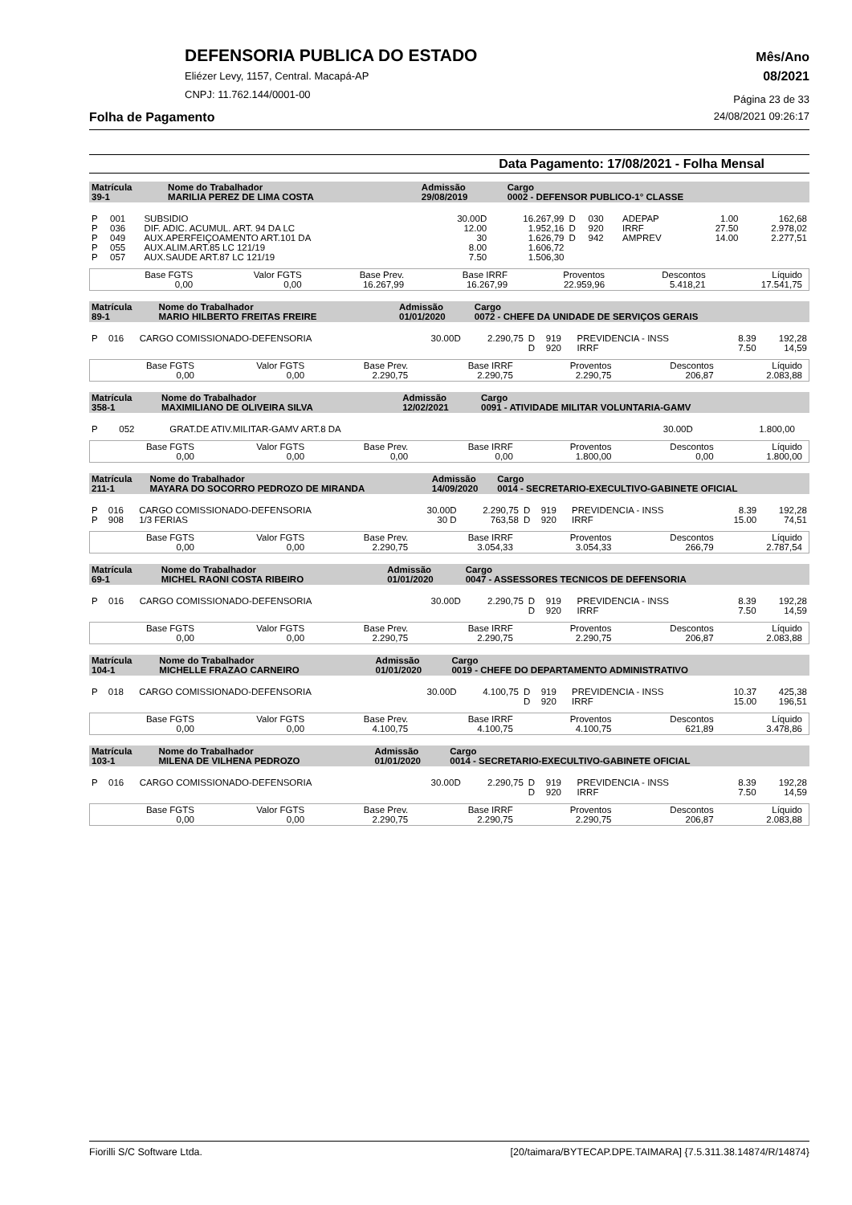DEFENSORIA PUBLICA DO ESTADO
Eliézer Levy, 1157, Central. Macapá-AP
CNPJ: 11.762.144/0001-00
Mês/Ano
08/2021
Página 23 de 33
Folha de Pagamento 24/08/2021 09:26:17
Data Pagamento: 17/08/2021 - Folha Mensal
| Matrícula 39-1 | Nome do Trabalhador MARILIA PEREZ DE LIMA COSTA | Admissão 29/08/2019 | Cargo 0002 - DEFENSOR PUBLICO-1° CLASSE |
| P | 001 | SUBSIDIO | 30.00D | 16.267,99 | D | 030 | ADEPAP | 1.00 | 162,68 |
| P | 036 | DIF. ADIC. ACUMUL. ART. 94 DA LC | 12.00 | 1.952,16 | D | 920 | IRRF | 27.50 | 2.978,02 |
| P | 049 | AUX.APERFEIÇOAMENTO ART.101 DA | 30 | 1.626,79 | D | 942 | AMPREV | 14.00 | 2.277,51 |
| P | 055 | AUX.ALIM.ART.85 LC 121/19 | 8.00 | 1.606,72 | | | | | |
| P | 057 | AUX.SAUDE ART.87 LC 121/19 | 7.50 | 1.506,30 | | | | | |
| Base FGTS 0,00 | Valor FGTS 0,00 | Base Prev. 16.267,99 | Base IRRF 16.267,99 | Proventos 22.959,96 | Descontos 5.418,21 | Líquido 17.541,75 |
| Matrícula 89-1 | Nome do Trabalhador MARIO HILBERTO FREITAS FREIRE | Admissão 01/01/2020 | Cargo 0072 - CHEFE DA UNIDADE DE SERVIÇOS GERAIS |
| P | 016 | CARGO COMISSIONADO-DEFENSORIA | 30.00D | 2.290,75 | D | 919 | PREVIDENCIA - INSS | 8.39 | 192,28 |
| | | | | | D | 920 | IRRF | 7.50 | 14,59 |
| Base FGTS 0,00 | Valor FGTS 0,00 | Base Prev. 2.290,75 | Base IRRF 2.290,75 | Proventos 2.290,75 | Descontos 206,87 | Líquido 2.083,88 |
| Matrícula 358-1 | Nome do Trabalhador MAXIMILIANO DE OLIVEIRA SILVA | Admissão 12/02/2021 | Cargo 0091 - ATIVIDADE MILITAR VOLUNTARIA-GAMV |
| P | 052 | GRAT.DE ATIV.MILITAR-GAMV ART.8 DA | 30.00D | 1.800,00 | |
| Base FGTS 0,00 | Valor FGTS 0,00 | Base Prev. 0,00 | Base IRRF 0,00 | Proventos 1.800,00 | Descontos 0,00 | Líquido 1.800,00 |
| Matrícula 211-1 | Nome do Trabalhador MAYARA DO SOCORRO PEDROZO DE MIRANDA | Admissão 14/09/2020 | Cargo 0014 - SECRETARIO-EXECULTIVO-GABINETE OFICIAL |
| P | 016 | CARGO COMISSIONADO-DEFENSORIA | 30.00D | 2.290,75 | D | 919 | PREVIDENCIA - INSS | 8.39 | 192,28 |
| P | 908 | 1/3 FERIAS | 30 D | 763,58 | D | 920 | IRRF | 15.00 | 74,51 |
| Base FGTS 0,00 | Valor FGTS 0,00 | Base Prev. 2.290,75 | Base IRRF 3.054,33 | Proventos 3.054,33 | Descontos 266,79 | Líquido 2.787,54 |
| Matrícula 69-1 | Nome do Trabalhador MICHEL RAONI COSTA RIBEIRO | Admissão 01/01/2020 | Cargo 0047 - ASSESSORES TECNICOS DE DEFENSORIA |
| P | 016 | CARGO COMISSIONADO-DEFENSORIA | 30.00D | 2.290,75 | D | 919 | PREVIDENCIA - INSS | 8.39 | 192,28 |
| | | | | | D | 920 | IRRF | 7.50 | 14,59 |
| Base FGTS 0,00 | Valor FGTS 0,00 | Base Prev. 2.290,75 | Base IRRF 2.290,75 | Proventos 2.290,75 | Descontos 206,87 | Líquido 2.083,88 |
| Matrícula 104-1 | Nome do Trabalhador MICHELLE FRAZAO CARNEIRO | Admissão 01/01/2020 | Cargo 0019 - CHEFE DO DEPARTAMENTO ADMINISTRATIVO |
| P | 018 | CARGO COMISSIONADO-DEFENSORIA | 30.00D | 4.100,75 | D | 919 | PREVIDENCIA - INSS | 10.37 | 425,38 |
| | | | | | D | 920 | IRRF | 15.00 | 196,51 |
| Base FGTS 0,00 | Valor FGTS 0,00 | Base Prev. 4.100,75 | Base IRRF 4.100,75 | Proventos 4.100,75 | Descontos 621,89 | Líquido 3.478,86 |
| Matrícula 103-1 | Nome do Trabalhador MILENA DE VILHENA PEDROZO | Admissão 01/01/2020 | Cargo 0014 - SECRETARIO-EXECULTIVO-GABINETE OFICIAL |
| P | 016 | CARGO COMISSIONADO-DEFENSORIA | 30.00D | 2.290,75 | D | 919 | PREVIDENCIA - INSS | 8.39 | 192,28 |
| | | | | | D | 920 | IRRF | 7.50 | 14,59 |
| Base FGTS 0,00 | Valor FGTS 0,00 | Base Prev. 2.290,75 | Base IRRF 2.290,75 | Proventos 2.290,75 | Descontos 206,87 | Líquido 2.083,88 |
Fiorilli S/C Software Ltda. [20/taimara/BYTECAP.DPE.TAIMARA] {7.5.311.38.14874/R/14874}